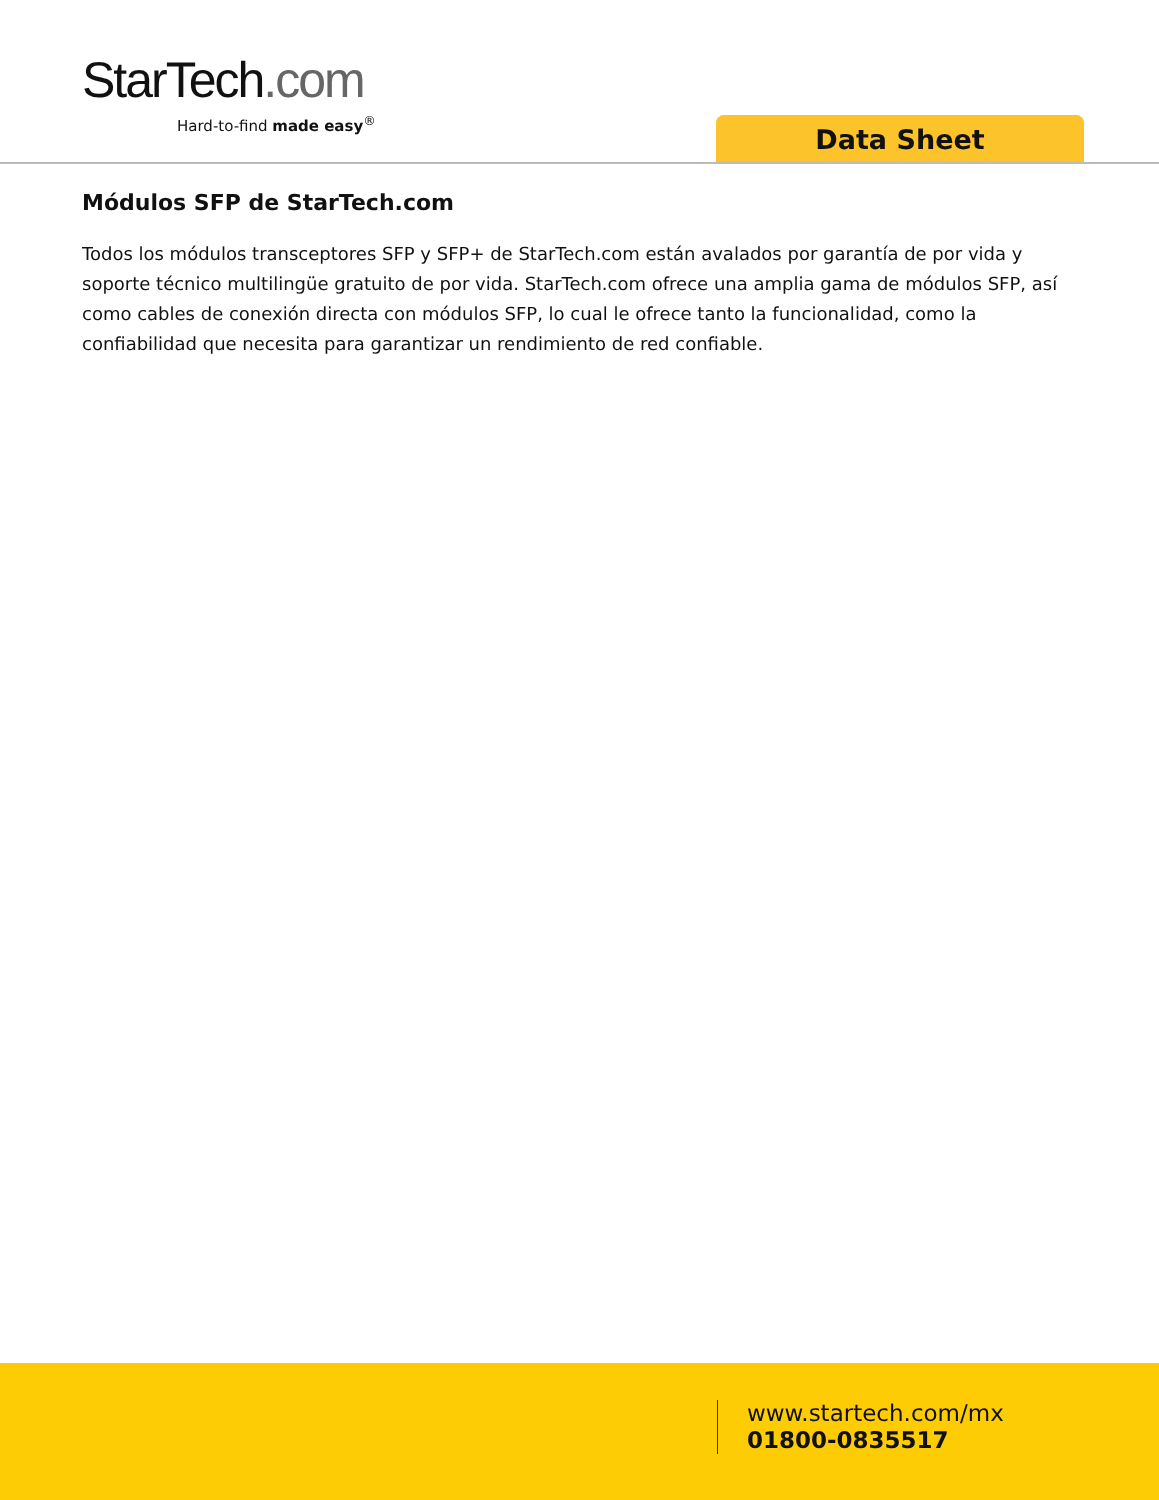StarTech.com
Hard-to-find made easy<sup>®</sup>
Data Sheet
Módulos SFP de StarTech.com
Todos los módulos transceptores SFP y SFP+ de StarTech.com están avalados por garantía de por vida y soporte técnico multilingüe gratuito de por vida. StarTech.com ofrece una amplia gama de módulos SFP, así como cables de conexión directa con módulos SFP, lo cual le ofrece tanto la funcionalidad, como la confiabilidad que necesita para garantizar un rendimiento de red confiable.
www.startech.com/mx
01800-0835517